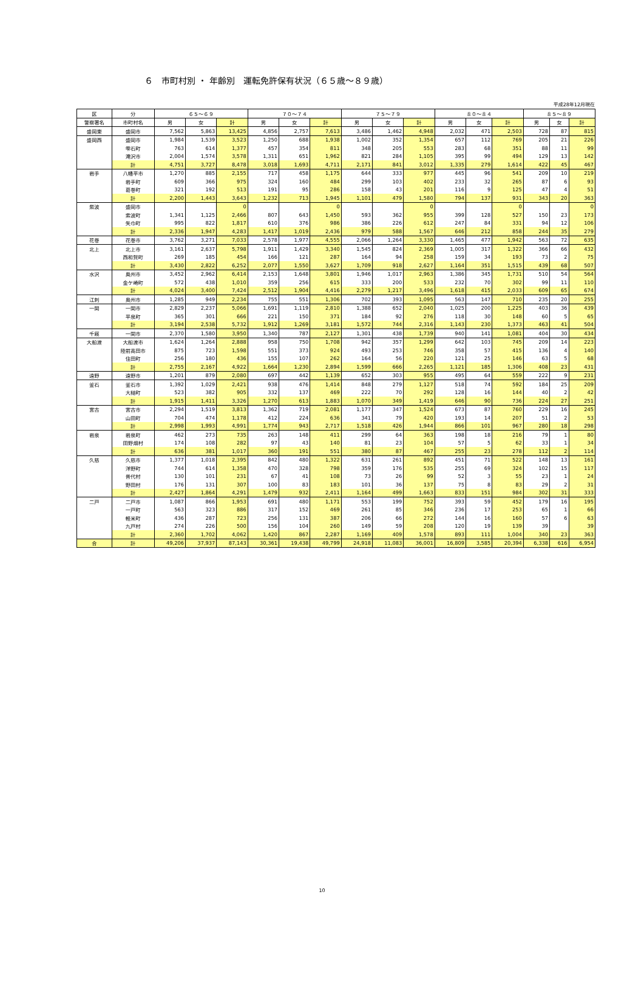６　市町村別 ・ 年齢別　運転免許保有状況（６５歳～８９歳）
平成28年12月現在
| 区 | 分 | ６５～６９ | | | ７０～７４ | | | ７５～７９ | | | ８０～８４ | | | ８５～８９ | | |
| --- | --- | --- | --- | --- | --- | --- | --- | --- | --- | --- | --- | --- | --- | --- | --- | --- |
| 警察署名 | 市町村名 | 男 | 女 | 計 | 男 | 女 | 計 | 男 | 女 | 計 | 男 | 女 | 計 | 男 | 女 | 計 |
| 盛岡東 | 盛岡市 | 7,562 | 5,863 | 13,425 | 4,856 | 2,757 | 7,613 | 3,486 | 1,462 | 4,948 | 2,032 | 471 | 2,503 | 728 | 87 | 815 |
| 盛岡西 | 盛岡市 | 1,984 | 1,539 | 3,523 | 1,250 | 688 | 1,938 | 1,002 | 352 | 1,354 | 657 | 112 | 769 | 205 | 21 | 226 |
| | 雫石町 | 763 | 614 | 1,377 | 457 | 354 | 811 | 348 | 205 | 553 | 283 | 68 | 351 | 88 | 11 | 99 |
| | 滝沢市 | 2,004 | 1,574 | 3,578 | 1,311 | 651 | 1,962 | 821 | 284 | 1,105 | 395 | 99 | 494 | 129 | 13 | 142 |
| | 計 | 4,751 | 3,727 | 8,478 | 3,018 | 1,693 | 4,711 | 2,171 | 841 | 3,012 | 1,335 | 279 | 1,614 | 422 | 45 | 467 |
| 岩手 | 八幡平市 | 1,270 | 885 | 2,155 | 717 | 458 | 1,175 | 644 | 333 | 977 | 445 | 96 | 541 | 209 | 10 | 219 |
| | 岩手町 | 609 | 366 | 975 | 324 | 160 | 484 | 299 | 103 | 402 | 233 | 32 | 265 | 87 | 6 | 93 |
| | 葛巻町 | 321 | 192 | 513 | 191 | 95 | 286 | 158 | 43 | 201 | 116 | 9 | 125 | 47 | 4 | 51 |
| | 計 | 2,200 | 1,443 | 3,643 | 1,232 | 713 | 1,945 | 1,101 | 479 | 1,580 | 794 | 137 | 931 | 343 | 20 | 363 |
| 紫波 | 盛岡市 | | | 0 | | | 0 | | | 0 | | | 0 | | | 0 |
| | 紫波町 | 1,341 | 1,125 | 2,466 | 807 | 643 | 1,450 | 593 | 362 | 955 | 399 | 128 | 527 | 150 | 23 | 173 |
| | 矢巾町 | 995 | 822 | 1,817 | 610 | 376 | 986 | 386 | 226 | 612 | 247 | 84 | 331 | 94 | 12 | 106 |
| | 計 | 2,336 | 1,947 | 4,283 | 1,417 | 1,019 | 2,436 | 979 | 588 | 1,567 | 646 | 212 | 858 | 244 | 35 | 279 |
| 花巻 | 花巻市 | 3,762 | 3,271 | 7,033 | 2,578 | 1,977 | 4,555 | 2,066 | 1,264 | 3,330 | 1,465 | 477 | 1,942 | 563 | 72 | 635 |
| 北上 | 北上市 | 3,161 | 2,637 | 5,798 | 1,911 | 1,429 | 3,340 | 1,545 | 824 | 2,369 | 1,005 | 317 | 1,322 | 366 | 66 | 432 |
| | 西和賀町 | 269 | 185 | 454 | 166 | 121 | 287 | 164 | 94 | 258 | 159 | 34 | 193 | 73 | 2 | 75 |
| | 計 | 3,430 | 2,822 | 6,252 | 2,077 | 1,550 | 3,627 | 1,709 | 918 | 2,627 | 1,164 | 351 | 1,515 | 439 | 68 | 507 |
| 水沢 | 奥州市 | 3,452 | 2,962 | 6,414 | 2,153 | 1,648 | 3,801 | 1,946 | 1,017 | 2,963 | 1,386 | 345 | 1,731 | 510 | 54 | 564 |
| | 金ケ崎町 | 572 | 438 | 1,010 | 359 | 256 | 615 | 333 | 200 | 533 | 232 | 70 | 302 | 99 | 11 | 110 |
| | 計 | 4,024 | 3,400 | 7,424 | 2,512 | 1,904 | 4,416 | 2,279 | 1,217 | 3,496 | 1,618 | 415 | 2,033 | 609 | 65 | 674 |
| 江刺 | 奥州市 | 1,285 | 949 | 2,234 | 755 | 551 | 1,306 | 702 | 393 | 1,095 | 563 | 147 | 710 | 235 | 20 | 255 |
| 一関 | 一関市 | 2,829 | 2,237 | 5,066 | 1,691 | 1,119 | 2,810 | 1,388 | 652 | 2,040 | 1,025 | 200 | 1,225 | 403 | 36 | 439 |
| | 平泉町 | 365 | 301 | 666 | 221 | 150 | 371 | 184 | 92 | 276 | 118 | 30 | 148 | 60 | 5 | 65 |
| | 計 | 3,194 | 2,538 | 5,732 | 1,912 | 1,269 | 3,181 | 1,572 | 744 | 2,316 | 1,143 | 230 | 1,373 | 463 | 41 | 504 |
| 千厩 | 一関市 | 2,370 | 1,580 | 3,950 | 1,340 | 787 | 2,127 | 1,301 | 438 | 1,739 | 940 | 141 | 1,081 | 404 | 30 | 434 |
| 大船渡 | 大船渡市 | 1,624 | 1,264 | 2,888 | 958 | 750 | 1,708 | 942 | 357 | 1,299 | 642 | 103 | 745 | 209 | 14 | 223 |
| | 陸前高田市 | 875 | 723 | 1,598 | 551 | 373 | 924 | 493 | 253 | 746 | 358 | 57 | 415 | 136 | 4 | 140 |
| | 住田町 | 256 | 180 | 436 | 155 | 107 | 262 | 164 | 56 | 220 | 121 | 25 | 146 | 63 | 5 | 68 |
| | 計 | 2,755 | 2,167 | 4,922 | 1,664 | 1,230 | 2,894 | 1,599 | 666 | 2,265 | 1,121 | 185 | 1,306 | 408 | 23 | 431 |
| 遠野 | 遠野市 | 1,201 | 879 | 2,080 | 697 | 442 | 1,139 | 652 | 303 | 955 | 495 | 64 | 559 | 222 | 9 | 231 |
| 釜石 | 釜石市 | 1,392 | 1,029 | 2,421 | 938 | 476 | 1,414 | 848 | 279 | 1,127 | 518 | 74 | 592 | 184 | 25 | 209 |
| | 大槌町 | 523 | 382 | 905 | 332 | 137 | 469 | 222 | 70 | 292 | 128 | 16 | 144 | 40 | 2 | 42 |
| | 計 | 1,915 | 1,411 | 3,326 | 1,270 | 613 | 1,883 | 1,070 | 349 | 1,419 | 646 | 90 | 736 | 224 | 27 | 251 |
| 宮古 | 宮古市 | 2,294 | 1,519 | 3,813 | 1,362 | 719 | 2,081 | 1,177 | 347 | 1,524 | 673 | 87 | 760 | 229 | 16 | 245 |
| | 山田町 | 704 | 474 | 1,178 | 412 | 224 | 636 | 341 | 79 | 420 | 193 | 14 | 207 | 51 | 2 | 53 |
| | 計 | 2,998 | 1,993 | 4,991 | 1,774 | 943 | 2,717 | 1,518 | 426 | 1,944 | 866 | 101 | 967 | 280 | 18 | 298 |
| 岩泉 | 岩泉町 | 462 | 273 | 735 | 263 | 148 | 411 | 299 | 64 | 363 | 198 | 18 | 216 | 79 | 1 | 80 |
| | 田野畑村 | 174 | 108 | 282 | 97 | 43 | 140 | 81 | 23 | 104 | 57 | 5 | 62 | 33 | 1 | 34 |
| | 計 | 636 | 381 | 1,017 | 360 | 191 | 551 | 380 | 87 | 467 | 255 | 23 | 278 | 112 | 2 | 114 |
| 久慈 | 久慈市 | 1,377 | 1,018 | 2,395 | 842 | 480 | 1,322 | 631 | 261 | 892 | 451 | 71 | 522 | 148 | 13 | 161 |
| | 洋野町 | 744 | 614 | 1,358 | 470 | 328 | 798 | 359 | 176 | 535 | 255 | 69 | 324 | 102 | 15 | 117 |
| | 普代村 | 130 | 101 | 231 | 67 | 41 | 108 | 73 | 26 | 99 | 52 | 3 | 55 | 23 | 1 | 24 |
| | 野田村 | 176 | 131 | 307 | 100 | 83 | 183 | 101 | 36 | 137 | 75 | 8 | 83 | 29 | 2 | 31 |
| | 計 | 2,427 | 1,864 | 4,291 | 1,479 | 932 | 2,411 | 1,164 | 499 | 1,663 | 833 | 151 | 984 | 302 | 31 | 333 |
| 二戸 | 二戸市 | 1,087 | 866 | 1,953 | 691 | 480 | 1,171 | 553 | 199 | 752 | 393 | 59 | 452 | 179 | 16 | 195 |
| | 一戸町 | 563 | 323 | 886 | 317 | 152 | 469 | 261 | 85 | 346 | 236 | 17 | 253 | 65 | 1 | 66 |
| | 軽米町 | 436 | 287 | 723 | 256 | 131 | 387 | 206 | 66 | 272 | 144 | 16 | 160 | 57 | 6 | 63 |
| | 九戸村 | 274 | 226 | 500 | 156 | 104 | 260 | 149 | 59 | 208 | 120 | 19 | 139 | 39 | | 39 |
| | 計 | 2,360 | 1,702 | 4,062 | 1,420 | 867 | 2,287 | 1,169 | 409 | 1,578 | 893 | 111 | 1,004 | 340 | 23 | 363 |
| 合 | 計 | 49,206 | 37,937 | 87,143 | 30,361 | 19,438 | 49,799 | 24,918 | 11,083 | 36,001 | 16,809 | 3,585 | 20,394 | 6,338 | 616 | 6,954 |
10